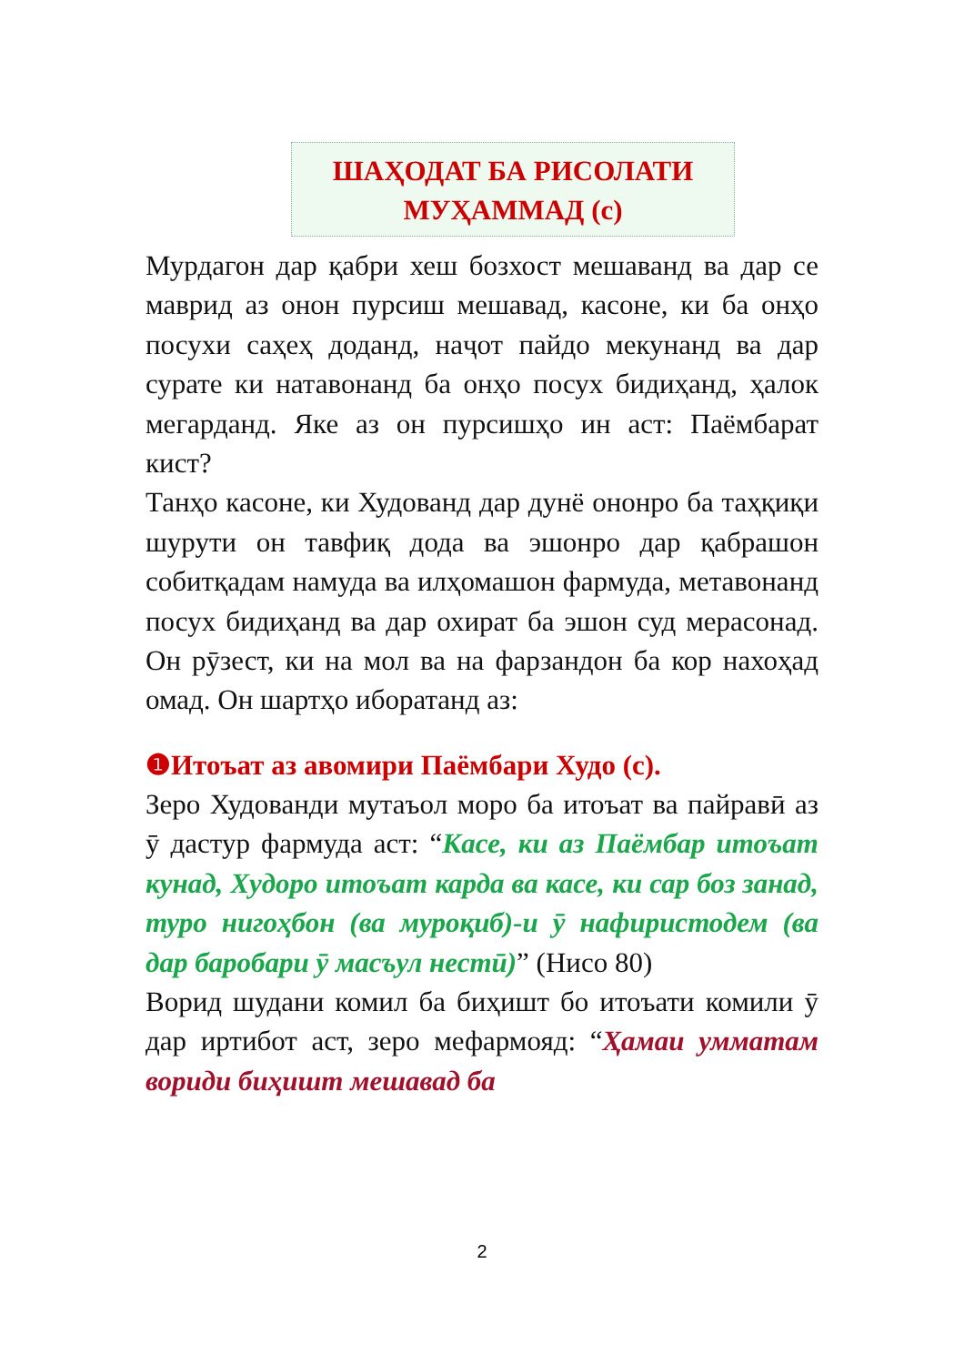ШАҲОДАТ БА РИСОЛАТИ
МУҲАММАД (с)
Мурдагон дар қабри хеш бозхост мешаванд ва дар се маврид аз онон пурсиш мешавад, касоне, ки ба онҳо посухи саҳеҳ доданд, наҷот пайдо мекунанд ва дар сурате ки натавонанд ба онҳо посух бидиҳанд, ҳалок мегарданд. Яке аз он пурсишҳо ин аст: Паёмбарат кист?
Танҳо касоне, ки Худованд дар дунё ононро ба таҳқиқи шурути он тавфиқ дода ва эшонро дар қабрашон собитқадам намуда ва илҳомашон фармуда, метавонанд посух бидиҳанд ва дар охират ба эшон суд мерасонад. Он рӯзест, ки на мол ва на фарзандон ба кор нахоҳад омад. Он шартҳо иборатанд аз:
❶Итоъат аз авомири Паёмбари Худо (с).
Зеро Худованди мутаъол моро ба итоъат ва пайравӣ аз ӯ дастур фармуда аст: “Касе, ки аз Паёмбар итоъат кунад, Худоро итоъат карда ва касе, ки сар боз занад, туро нигоҳбон (ва муроқиб)-и ӯ нафиристодем (ва дар баробари ӯ масъул нестӣ)” (Нисо 80)
Ворид шудани комил ба биҳишт бо итоъати комили ӯ дар иртибот аст, зеро мефармояд: “Ҳамаи умматам вориди биҳишт мешавад ба
2